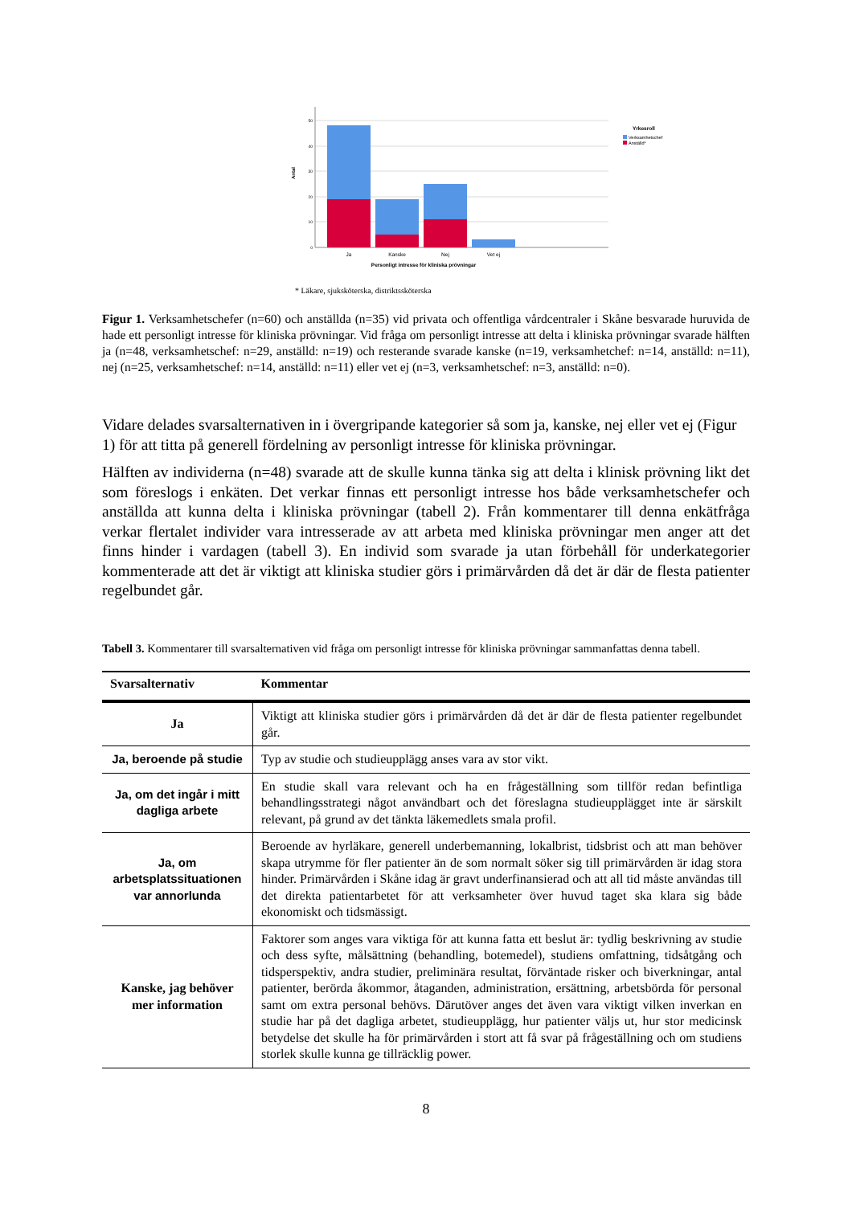50
40
30
20
10
0
Antal
Ja
Kanske
Nej
Vet ej
Personligt intresse för kliniska prövningar
Yrkesroll
Verksamhetschef
Anställd*
* Läkare, sjuksköterska, distriktssköterska
Figur 1. Verksamhetschefer (n=60) och anställda (n=35) vid privata och offentliga vårdcentraler i Skåne besvarade huruvida de hade ett personligt intresse för kliniska prövningar. Vid fråga om personligt intresse att delta i kliniska prövningar svarade hälften ja (n=48, verksamhetschef: n=29, anställd: n=19) och resterande svarade kanske (n=19, verksamhetchef: n=14, anställd: n=11), nej (n=25, verksamhetschef: n=14, anställd: n=11) eller vet ej (n=3, verksamhetschef: n=3, anställd: n=0).
Vidare delades svarsalternativen in i övergripande kategorier så som ja, kanske, nej eller vet ej (Figur 1) för att titta på generell fördelning av personligt intresse för kliniska prövningar.
Hälften av individerna (n=48) svarade att de skulle kunna tänka sig att delta i klinisk prövning likt det som föreslogs i enkäten. Det verkar finnas ett personligt intresse hos både verksamhetschefer och anställda att kunna delta i kliniska prövningar (tabell 2). Från kommentarer till denna enkätfråga verkar flertalet individer vara intresserade av att arbeta med kliniska prövningar men anger att det finns hinder i vardagen (tabell 3). En individ som svarade ja utan förbehåll för underkategorier kommenterade att det är viktigt att kliniska studier görs i primärvården då det är där de flesta patienter regelbundet går.
Tabell 3. Kommentarer till svarsalternativen vid fråga om personligt intresse för kliniska prövningar sammanfattas denna tabell.
| Svarsalternativ | Kommentar |
| --- | --- |
| Ja | Viktigt att kliniska studier görs i primärvården då det är där de flesta patienter regelbundet går. |
| Ja, beroende på studie | Typ av studie och studieupplägg anses vara av stor vikt. |
| Ja, om det ingår i mitt dagliga arbete | En studie skall vara relevant och ha en frågeställning som tillför redan befintliga behandlingsstrategi något användbart och det föreslagna studieupplägget inte är särskilt relevant, på grund av det tänkta läkemedlets smala profil. |
| Ja, om arbetsplatssituationen var annorlunda | Beroende av hyrläkare, generell underbemanning, lokalbrist, tidsbrist och att man behöver skapa utrymme för fler patienter än de som normalt söker sig till primärvården är idag stora hinder. Primärvården i Skåne idag är gravt underfinansierad och att all tid måste användas till det direkta patientarbetet för att verksamheter över huvud taget ska klara sig både ekonomiskt och tidsmässigt. |
| Kanske, jag behöver mer information | Faktorer som anges vara viktiga för att kunna fatta ett beslut är: tydlig beskrivning av studie och dess syfte, målsättning (behandling, botemedel), studiens omfattning, tidsåtgång och tidsperspektiv, andra studier, preliminära resultat, förväntade risker och biverkningar, antal patienter, berörda åkommor, åtaganden, administration, ersättning, arbetsbörda för personal samt om extra personal behövs. Därutöver anges det även vara viktigt vilken inverkan en studie har på det dagliga arbetet, studieupplägg, hur patienter väljs ut, hur stor medicinsk betydelse det skulle ha för primärvården i stort att få svar på frågeställning och om studiens storlek skulle kunna ge tillräcklig power. |
8